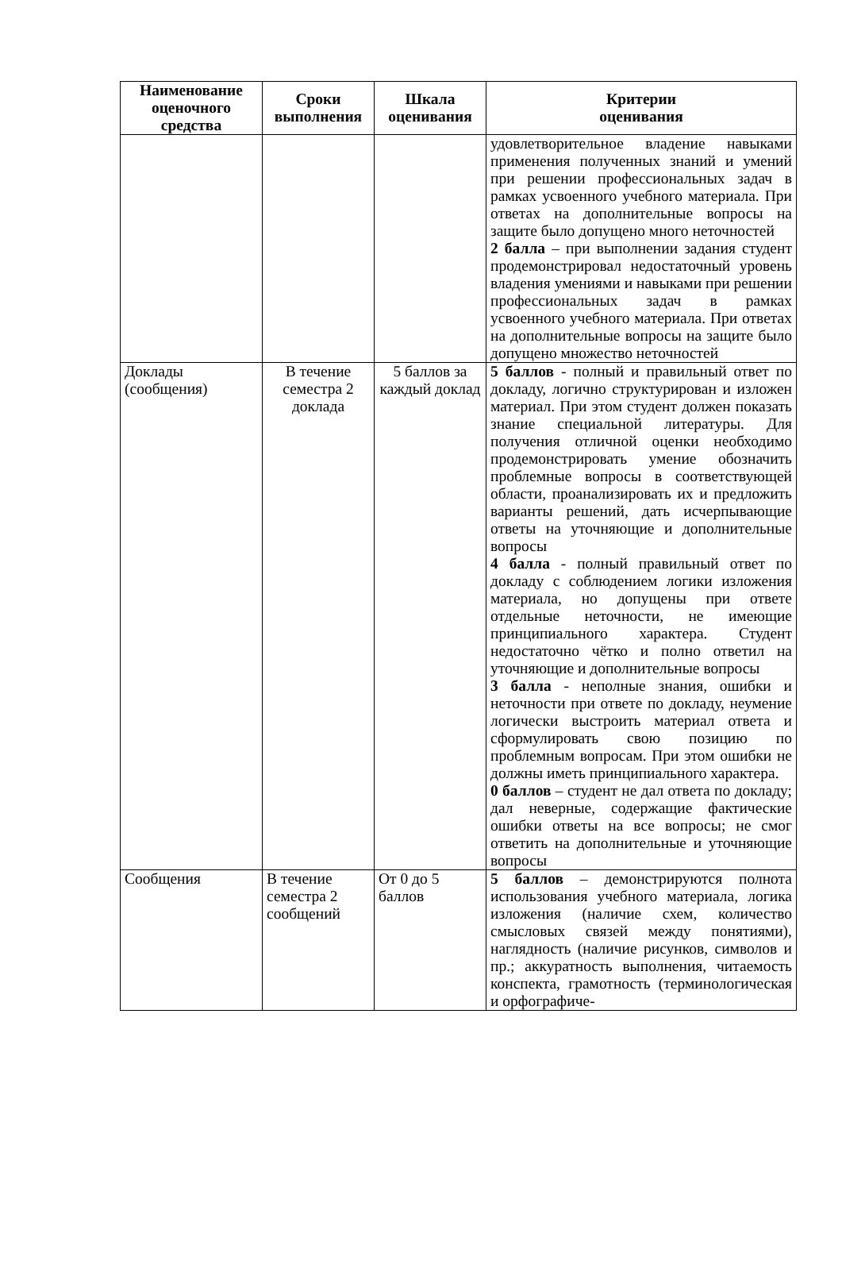| Наименование оценочного средства | Сроки выполнения | Шкала оценивания | Критерии оценивания |
| --- | --- | --- | --- |
| | | | удовлетворительное владение навыками применения полученных знаний и умений при решении профессиональных задач в рамках усвоенного учебного материала. При ответах на дополнительные вопросы на защите было допущено много неточностей 2 балла – при выполнении задания студент продемонстрировал недостаточный уровень владения умениями и навыками при решении профессиональных задач в рамках усвоенного учебного материала. При ответах на дополнительные вопросы на защите было допущено множество неточностей |
| Доклады (сообщения) | В течение семестра 2 доклада | 5 баллов за каждый доклад | 5 баллов - полный и правильный ответ по докладу, логично структурирован и изложен материал. При этом студент должен показать знание специальной литературы. Для получения отличной оценки необходимо продемонстрировать умение обозначить проблемные вопросы в соответствующей области, проанализировать их и предложить варианты решений, дать исчерпывающие ответы на уточняющие и дополнительные вопросы 4 балла - полный правильный ответ по докладу с соблюдением логики изложения материала, но допущены при ответе отдельные неточности, не имеющие принципиального характера. Студент недостаточно чётко и полно ответил на уточняющие и дополнительные вопросы 3 балла - неполные знания, ошибки и неточности при ответе по докладу, неумение логически выстроить материал ответа и сформулировать свою позицию по проблемным вопросам. При этом ошибки не должны иметь принципиального характера. 0 баллов – студент не дал ответа по докладу; дал неверные, содержащие фактические ошибки ответы на все вопросы; не смог ответить на дополнительные и уточняющие вопросы |
| Сообщения | В течение семестра 2 сообщений | От 0 до 5 баллов | 5 баллов – демонстрируются полнота использования учебного материала, логика изложения (наличие схем, количество смысловых связей между понятиями), наглядность (наличие рисунков, символов и пр.; аккуратность выполнения, читаемость конспекта, грамотность (терминологическая и орфографиче- |